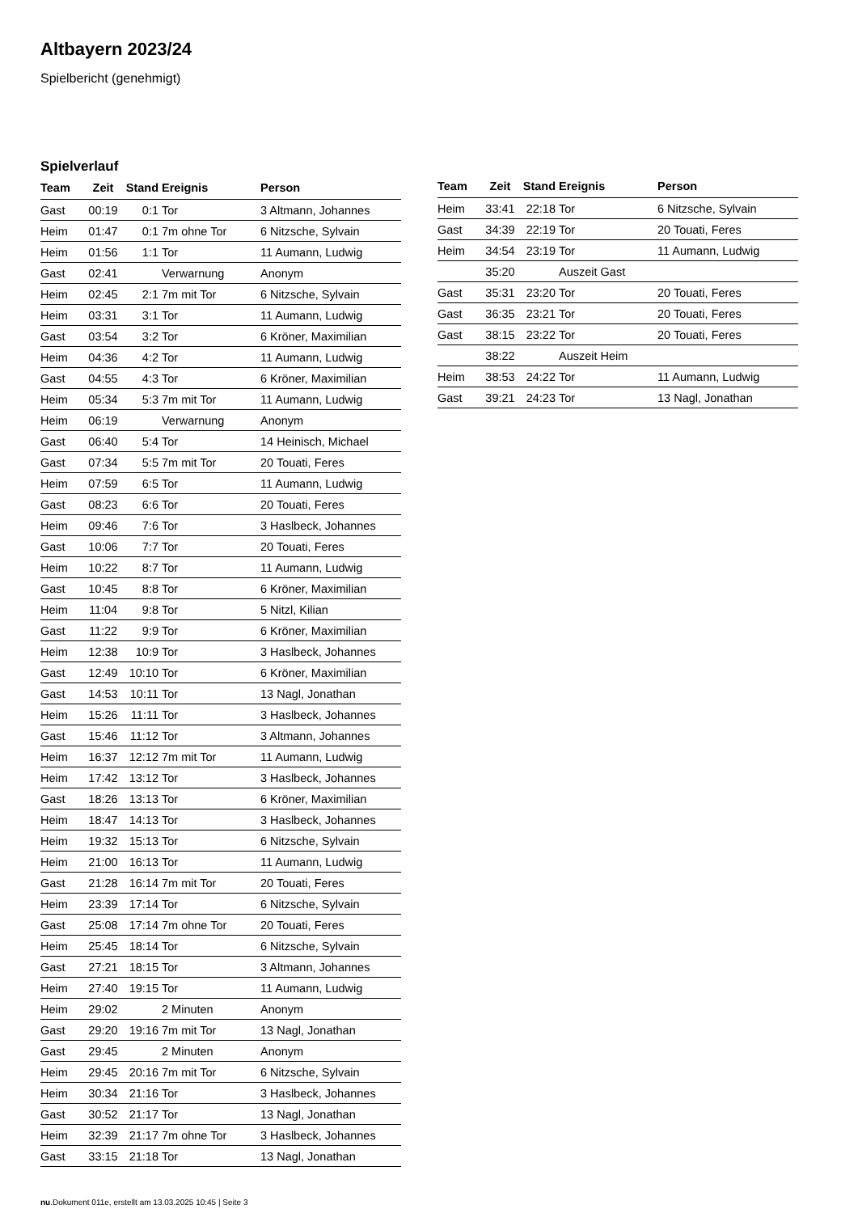Altbayern 2023/24
Spielbericht (genehmigt)
Spielverlauf
| Team | Zeit | Stand | Ereignis | Person |
| --- | --- | --- | --- | --- |
| Gast | 00:19 | 0:1 | Tor | 3 Altmann, Johannes |
| Heim | 01:47 | 0:1 | 7m ohne Tor | 6 Nitzsche, Sylvain |
| Heim | 01:56 | 1:1 | Tor | 11 Aumann, Ludwig |
| Gast | 02:41 | | Verwarnung | Anonym |
| Heim | 02:45 | 2:1 | 7m mit Tor | 6 Nitzsche, Sylvain |
| Heim | 03:31 | 3:1 | Tor | 11 Aumann, Ludwig |
| Gast | 03:54 | 3:2 | Tor | 6 Kröner, Maximilian |
| Heim | 04:36 | 4:2 | Tor | 11 Aumann, Ludwig |
| Gast | 04:55 | 4:3 | Tor | 6 Kröner, Maximilian |
| Heim | 05:34 | 5:3 | 7m mit Tor | 11 Aumann, Ludwig |
| Heim | 06:19 | | Verwarnung | Anonym |
| Gast | 06:40 | 5:4 | Tor | 14 Heinisch, Michael |
| Gast | 07:34 | 5:5 | 7m mit Tor | 20 Touati, Feres |
| Heim | 07:59 | 6:5 | Tor | 11 Aumann, Ludwig |
| Gast | 08:23 | 6:6 | Tor | 20 Touati, Feres |
| Heim | 09:46 | 7:6 | Tor | 3 Haslbeck, Johannes |
| Gast | 10:06 | 7:7 | Tor | 20 Touati, Feres |
| Heim | 10:22 | 8:7 | Tor | 11 Aumann, Ludwig |
| Gast | 10:45 | 8:8 | Tor | 6 Kröner, Maximilian |
| Heim | 11:04 | 9:8 | Tor | 5 Nitzl, Kilian |
| Gast | 11:22 | 9:9 | Tor | 6 Kröner, Maximilian |
| Heim | 12:38 | 10:9 | Tor | 3 Haslbeck, Johannes |
| Gast | 12:49 | 10:10 | Tor | 6 Kröner, Maximilian |
| Gast | 14:53 | 10:11 | Tor | 13 Nagl, Jonathan |
| Heim | 15:26 | 11:11 | Tor | 3 Haslbeck, Johannes |
| Gast | 15:46 | 11:12 | Tor | 3 Altmann, Johannes |
| Heim | 16:37 | 12:12 | 7m mit Tor | 11 Aumann, Ludwig |
| Heim | 17:42 | 13:12 | Tor | 3 Haslbeck, Johannes |
| Gast | 18:26 | 13:13 | Tor | 6 Kröner, Maximilian |
| Heim | 18:47 | 14:13 | Tor | 3 Haslbeck, Johannes |
| Heim | 19:32 | 15:13 | Tor | 6 Nitzsche, Sylvain |
| Heim | 21:00 | 16:13 | Tor | 11 Aumann, Ludwig |
| Gast | 21:28 | 16:14 | 7m mit Tor | 20 Touati, Feres |
| Heim | 23:39 | 17:14 | Tor | 6 Nitzsche, Sylvain |
| Gast | 25:08 | 17:14 | 7m ohne Tor | 20 Touati, Feres |
| Heim | 25:45 | 18:14 | Tor | 6 Nitzsche, Sylvain |
| Gast | 27:21 | 18:15 | Tor | 3 Altmann, Johannes |
| Heim | 27:40 | 19:15 | Tor | 11 Aumann, Ludwig |
| Heim | 29:02 | | 2 Minuten | Anonym |
| Gast | 29:20 | 19:16 | 7m mit Tor | 13 Nagl, Jonathan |
| Gast | 29:45 | | 2 Minuten | Anonym |
| Heim | 29:45 | 20:16 | 7m mit Tor | 6 Nitzsche, Sylvain |
| Heim | 30:34 | 21:16 | Tor | 3 Haslbeck, Johannes |
| Gast | 30:52 | 21:17 | Tor | 13 Nagl, Jonathan |
| Heim | 32:39 | 21:17 | 7m ohne Tor | 3 Haslbeck, Johannes |
| Gast | 33:15 | 21:18 | Tor | 13 Nagl, Jonathan |
| Team | Zeit | Stand | Ereignis | Person |
| --- | --- | --- | --- | --- |
| Heim | 33:41 | 22:18 | Tor | 6 Nitzsche, Sylvain |
| Gast | 34:39 | 22:19 | Tor | 20 Touati, Feres |
| Heim | 34:54 | 23:19 | Tor | 11 Aumann, Ludwig |
| | 35:20 | | Auszeit Gast | |
| Gast | 35:31 | 23:20 | Tor | 20 Touati, Feres |
| Gast | 36:35 | 23:21 | Tor | 20 Touati, Feres |
| Gast | 38:15 | 23:22 | Tor | 20 Touati, Feres |
| | 38:22 | | Auszeit Heim | |
| Heim | 38:53 | 24:22 | Tor | 11 Aumann, Ludwig |
| Gast | 39:21 | 24:23 | Tor | 13 Nagl, Jonathan |
nu.Dokument 011e, erstellt am 13.03.2025 10:45 | Seite 3